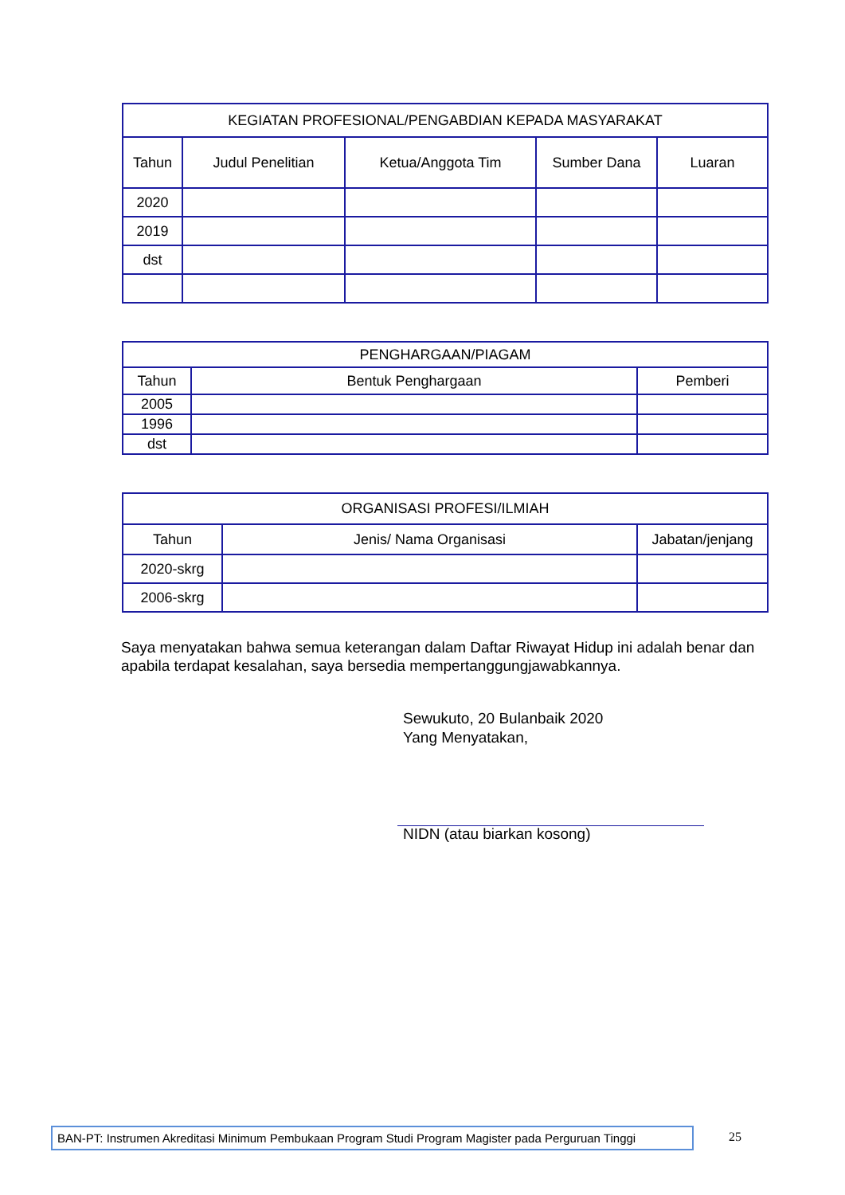| KEGIATAN PROFESIONAL/PENGABDIAN KEPADA MASYARAKAT | | | | |
| --- | --- | --- | --- | --- |
| Tahun | Judul Penelitian | Ketua/Anggota Tim | Sumber Dana | Luaran |
| 2020 | | | | |
| 2019 | | | | |
| dst | | | | |
| PENGHARGAAN/PIAGAM | | |
| --- | --- | --- |
| Tahun | Bentuk Penghargaan | Pemberi |
| 2005 | | |
| 1996 | | |
| dst | | |
| ORGANISASI PROFESI/ILMIAH | | |
| --- | --- | --- |
| Tahun | Jenis/ Nama Organisasi | Jabatan/jenjang |
| 2020-skrg | | |
| 2006-skrg | | |
Saya menyatakan bahwa semua keterangan dalam Daftar Riwayat Hidup ini adalah benar dan apabila terdapat kesalahan, saya bersedia mempertanggungjawabkannya.
Sewukuto, 20 Bulanbaik 2020
Yang Menyatakan,
NIDN (atau biarkan kosong)
BAN-PT: Instrumen Akreditasi Minimum Pembukaan Program Studi Program Magister pada Perguruan Tinggi
25